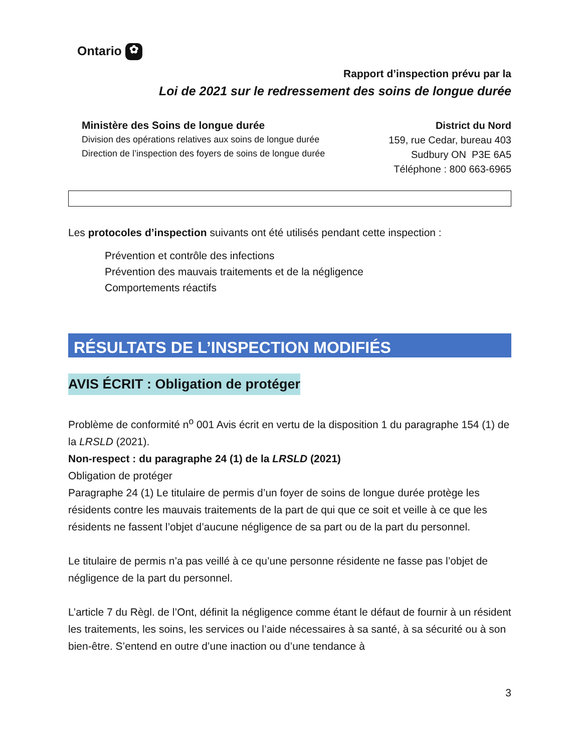Ontario ✿
Rapport d’inspection prévu par la
Loi de 2021 sur le redressement des soins de longue durée
Ministère des Soins de longue durée
Division des opérations relatives aux soins de longue durée
Direction de l’inspection des foyers de soins de longue durée
District du Nord
159, rue Cedar, bureau 403
Sudbury ON P3E 6A5
Téléphone : 800 663-6965
Les protocoles d’inspection suivants ont été utilisés pendant cette inspection :
Prévention et contrôle des infections
Prévention des mauvais traitements et de la négligence
Comportements réactifs
RÉSULTATS DE L’INSPECTION MODIFIÉS
AVIS ÉCRIT : Obligation de protéger
Problème de conformité n<sup>o</sup> 001 Avis écrit en vertu de la disposition 1 du paragraphe 154 (1) de la LRSLD (2021).
Non-respect : du paragraphe 24 (1) de la LRSLD (2021)
Obligation de protéger
Paragraphe 24 (1) Le titulaire de permis d’un foyer de soins de longue durée protège les résidents contre les mauvais traitements de la part de qui que ce soit et veille à ce que les résidents ne fassent l’objet d’aucune négligence de sa part ou de la part du personnel.
Le titulaire de permis n’a pas veillé à ce qu’une personne résidente ne fasse pas l’objet de négligence de la part du personnel.
L’article 7 du Règl. de l’Ont, définit la négligence comme étant le défaut de fournir à un résident les traitements, les soins, les services ou l’aide nécessaires à sa santé, à sa sécurité ou à son bien-être. S’entend en outre d’une inaction ou d’une tendance à
3